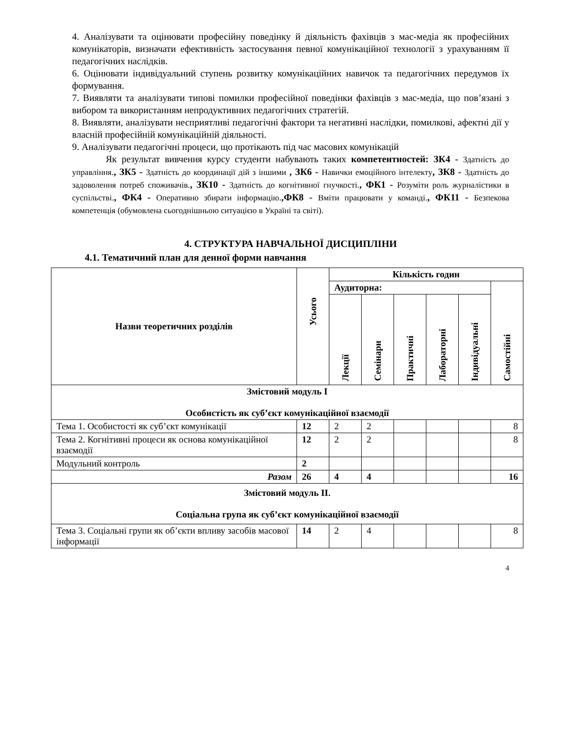4. Аналізувати та оцінювати професійну поведінку й діяльність фахівців з мас-медіа як професійних комунікаторів, визначати ефективність застосування певної комунікаційної технології з урахуванням її педагогічних наслідків.
6. Оцінювати індивідуальний ступень розвитку комунікаційних навичок та педагогічних передумов їх формування.
7. Виявляти та аналізувати типові помилки професійної поведінки фахівців з мас-медіа, що пов’язані з вибором та використанням непродуктивних педагогічних стратегій.
8. Виявляти, аналізувати несприятливі педагогічні фактори та негативні наслідки, помилкові, афектні дії у власній професійній комунікаційній діяльності.
9. Аналізувати педагогічні процеси, що протікають під час масових комунікацій
Як результат вивчення курсу студенти набувають таких компетентностей: ЗК4 - Здатність до управління., ЗК5 - Здатність до координації дій з іншими , ЗК6 - Навички емоційного інтелекту, ЗК8 - Здатність до задоволення потреб споживачів., ЗК10 - Здатність до когнітивної гнучкості., ФК1 - Розуміти роль журналістики в суспільстві., ФК4 - Оперативно збирати інформацію.,ФК8 - Вміти працювати у команді., ФК11 - Безпекова компетенція (обумовлена сьогоднішньою ситуацією в Україні та світі).
4. СТРУКТУРА НАВЧАЛЬНОЇ ДИСЦИПЛІНИ
4.1. Тематичний план для денної форми навчання
| Назви теоретичних розділів | Усього | Кількість годин | | | | | |
| --- | --- | --- | --- | --- | --- | --- | --- |
| | | Аудиторна: | | | | | Самостійні |
| | | Лекції | Семінари | Практичні | Лабораторні | Індивідуальні | |
| Змістовий модуль І Особистість як суб’єкт комунікаційної взаємодії | | | | | | | |
| Тема 1. Особистості як суб’єкт комунікації | 12 | 2 | 2 | | | | 8 |
| Тема 2. Когнітивні процеси як основа комунікаційної взаємодії | 12 | 2 | 2 | | | | 8 |
| Модульний контроль | 2 | | | | | | |
| Разом | 26 | 4 | 4 | | | | 16 |
| Змістовий модуль ІІ. Соціальна група як суб’єкт комунікаційної взаємодії | | | | | | | |
| Тема 3. Соціальні групи як об’єкти впливу засобів масової інформації | 14 | 2 | 4 | | | | 8 |
4